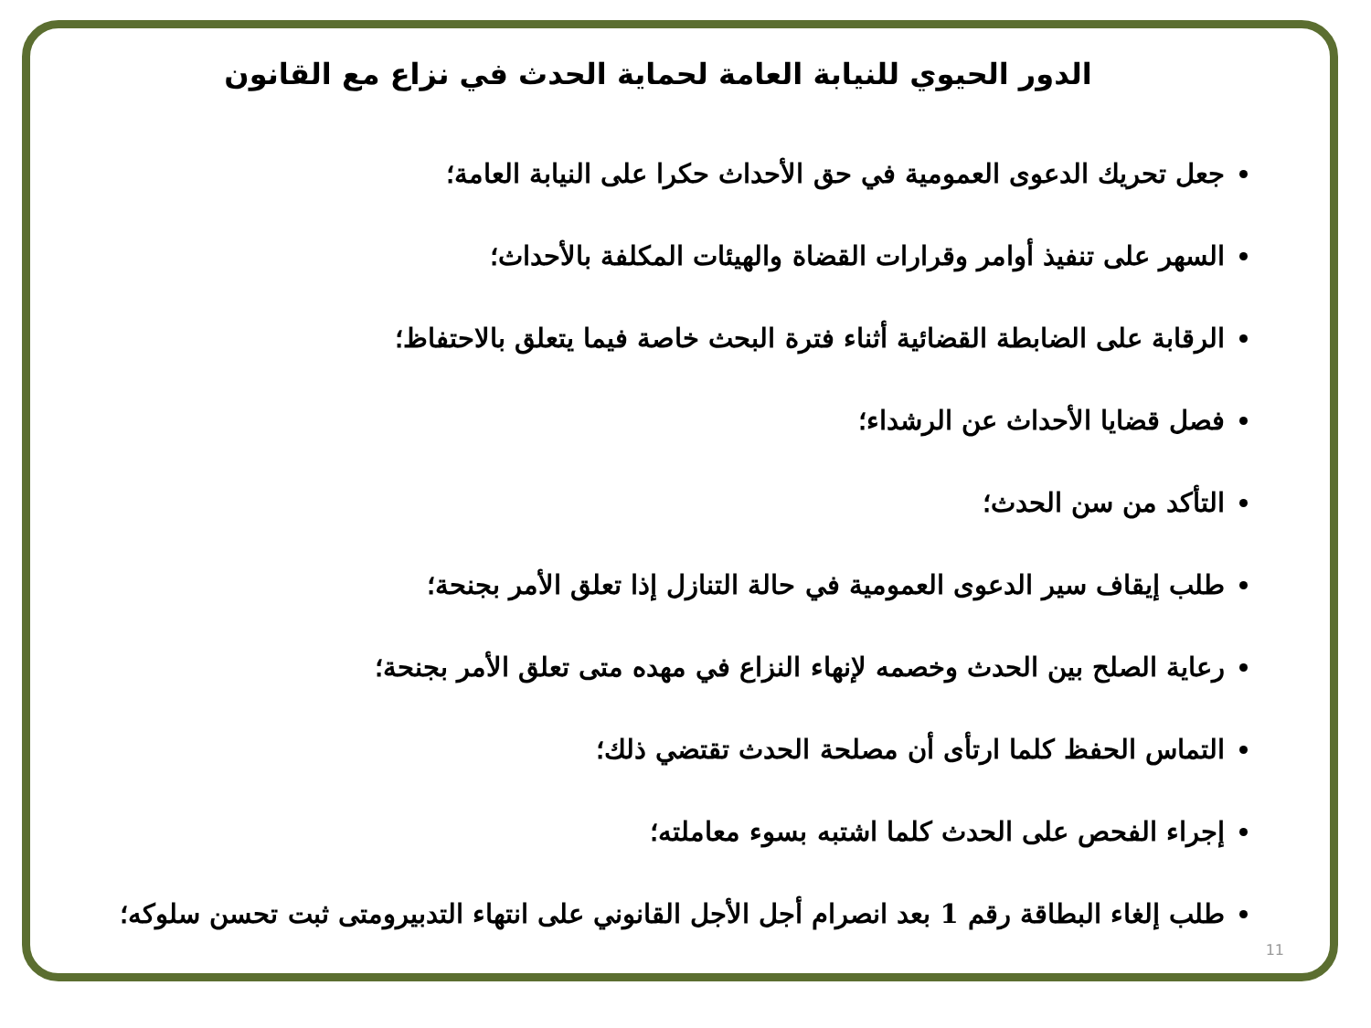الدور الحيوي للنيابة العامة لحماية الحدث في نزاع مع القانون
جعل تحريك الدعوى العمومية في حق الأحداث حكرا على النيابة العامة؛
السهر على تنفيذ أوامر وقرارات القضاة والهيئات المكلفة بالأحداث؛
الرقابة على الضابطة القضائية أثناء فترة البحث خاصة فيما يتعلق بالاحتفاظ؛
فصل قضايا الأحداث عن الرشداء؛
التأكد من سن الحدث؛
طلب إيقاف سير الدعوى العمومية في حالة التنازل إذا تعلق الأمر بجنحة؛
رعاية الصلح بين الحدث وخصمه لإنهاء النزاع في مهده متى تعلق الأمر بجنحة؛
التماس الحفظ كلما ارتأى أن مصلحة الحدث تقتضي ذلك؛
إجراء الفحص على الحدث كلما اشتبه بسوء معاملته؛
طلب إلغاء البطاقة رقم 1 بعد انصرام أجل الأجل القانوني على انتهاء التدبيرومتى ثبت تحسن سلوكه؛
11